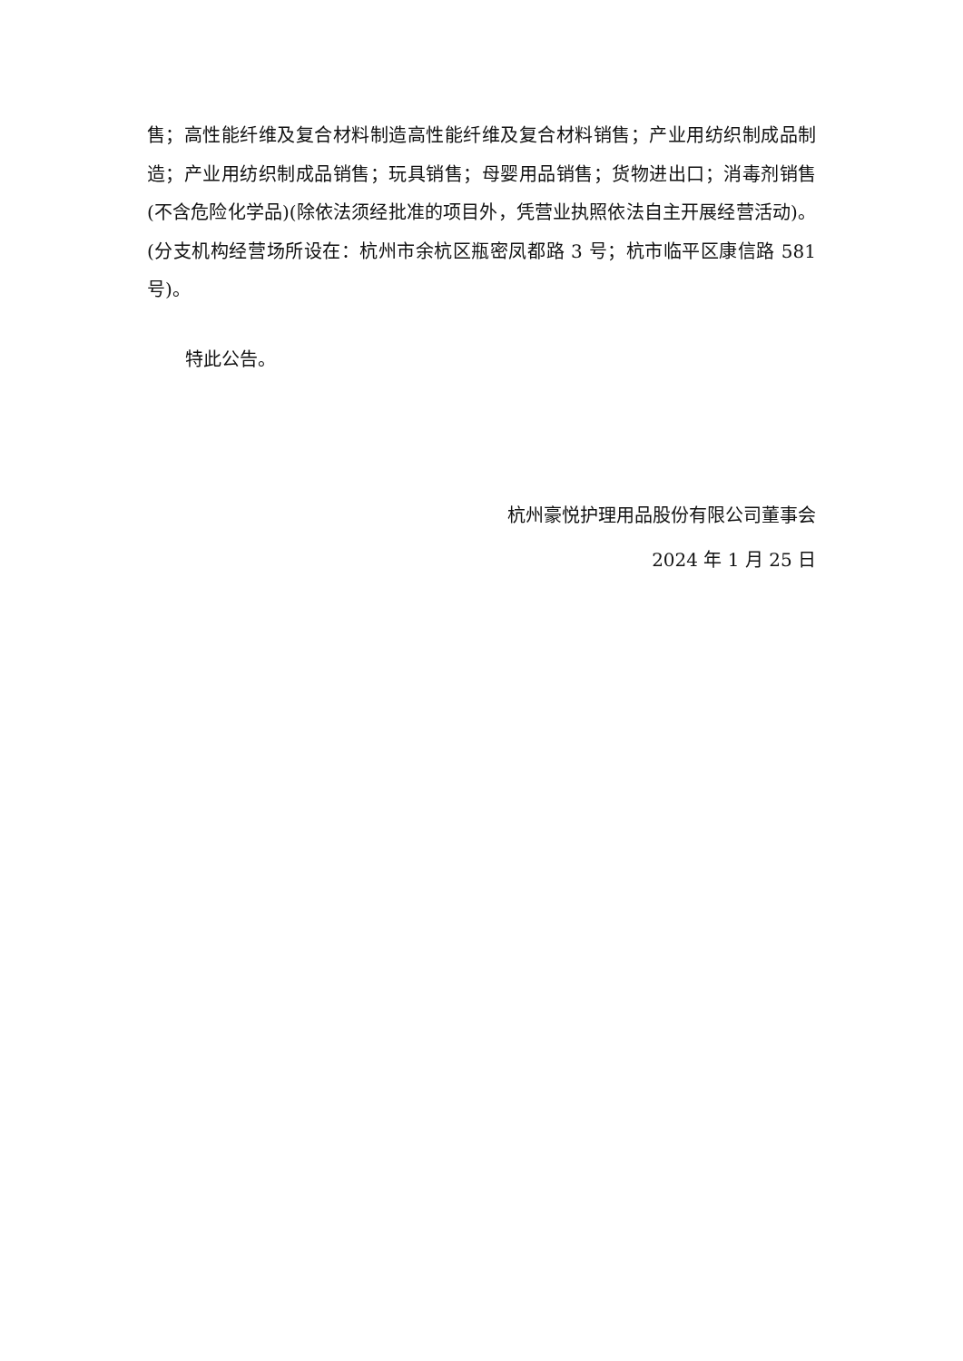售；高性能纤维及复合材料制造高性能纤维及复合材料销售；产业用纺织制成品制造；产业用纺织制成品销售；玩具销售；母婴用品销售；货物进出口；消毒剂销售(不含危险化学品)(除依法须经批准的项目外，凭营业执照依法自主开展经营活动)。(分支机构经营场所设在：杭州市余杭区瓶密凤都路 3 号；杭市临平区康信路 581 号)。
特此公告。
杭州豪悦护理用品股份有限公司董事会
2024 年 1 月 25 日